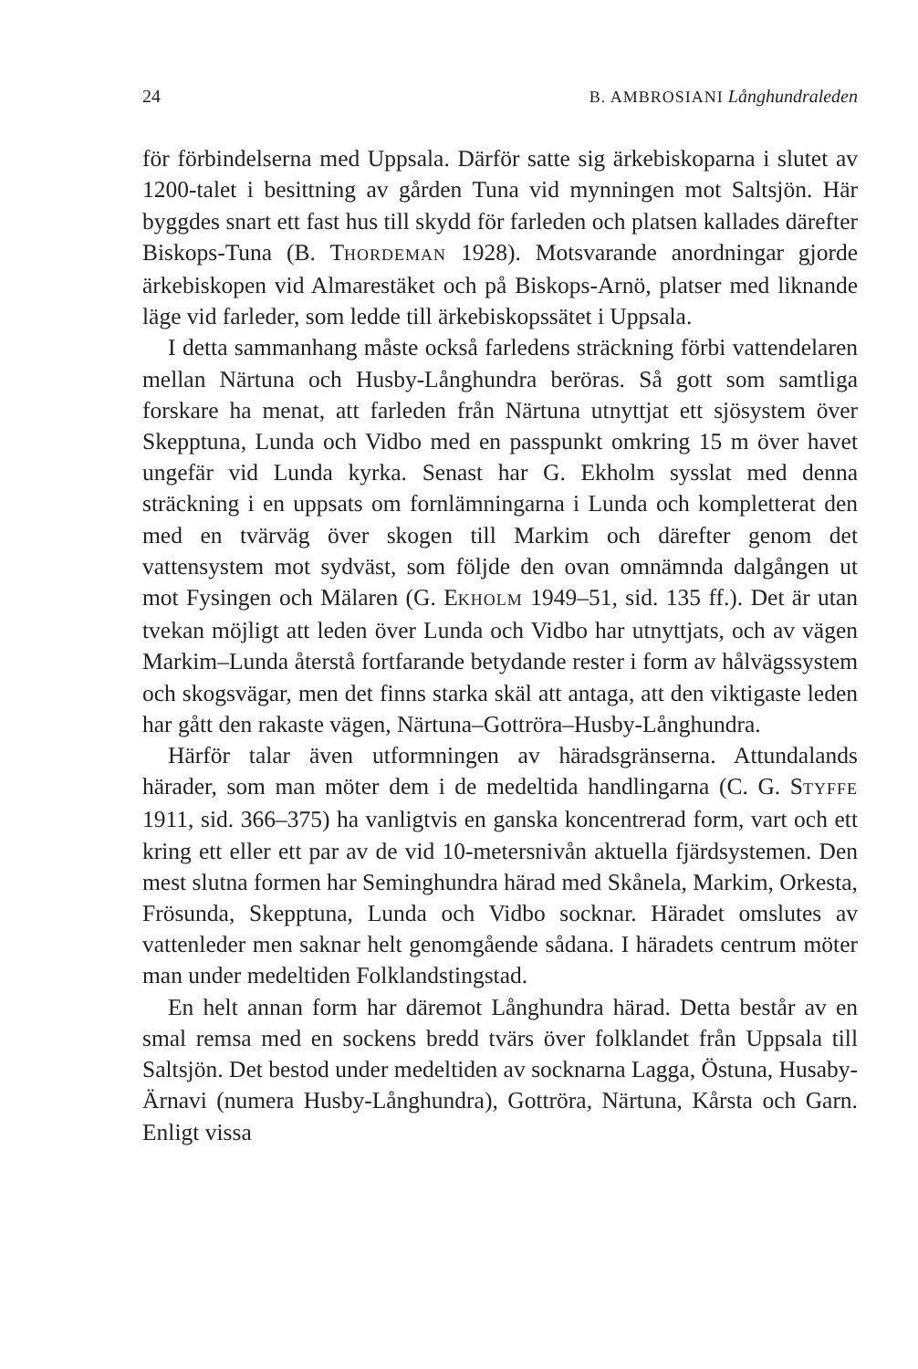24 B. AMBROSIANI Långhundraleden
för förbindelserna med Uppsala. Därför satte sig ärkebiskoparna i slutet av 1200-talet i besittning av gården Tuna vid mynningen mot Saltsjön. Här byggdes snart ett fast hus till skydd för farleden och platsen kallades därefter Biskops-Tuna (B. THORDEMAN 1928). Motsvarande anordningar gjorde ärkebiskopen vid Almarestäket och på Biskops-Arnö, platser med liknande läge vid farleder, som ledde till ärkebiskopssätet i Uppsala.
I detta sammanhang måste också farledens sträckning förbi vattendelaren mellan Närtuna och Husby-Långhundra beröras. Så gott som samtliga forskare ha menat, att farleden från Närtuna utnyttjat ett sjösystem över Skepptuna, Lunda och Vidbo med en passpunkt omkring 15 m över havet ungefär vid Lunda kyrka. Senast har G. Ekholm sysslat med denna sträckning i en uppsats om fornlämningarna i Lunda och kompletterat den med en tvärväg över skogen till Markim och därefter genom det vattensystem mot sydväst, som följde den ovan omnämnda dalgången ut mot Fysingen och Mälaren (G. EKHOLM 1949–51, sid. 135 ff.). Det är utan tvekan möjligt att leden över Lunda och Vidbo har utnyttjats, och av vägen Markim–Lunda återstå fortfarande betydande rester i form av hålvägssystem och skogsvägar, men det finns starka skäl att antaga, att den viktigaste leden har gått den rakaste vägen, Närtuna–Gottröra–Husby-Långhundra.
Härför talar även utformningen av häradsgränserna. Attundalands härader, som man möter dem i de medeltida handlingarna (C. G. STYFFE 1911, sid. 366–375) ha vanligtvis en ganska koncentrerad form, vart och ett kring ett eller ett par av de vid 10-metersnivån aktuella fjärdsystemen. Den mest slutna formen har Seminghundra härad med Skånela, Markim, Orkesta, Frösunda, Skepptuna, Lunda och Vidbo socknar. Häradet omslutes av vattenleder men saknar helt genomgående sådana. I häradets centrum möter man under medeltiden Folklandstingstad.
En helt annan form har däremot Långhundra härad. Detta består av en smal remsa med en sockens bredd tvärs över folklandet från Uppsala till Saltsjön. Det bestod under medeltiden av socknarna Lagga, Östuna, Husaby-Ärnavi (numera Husby-Långhundra), Gottröra, Närtuna, Kårsta och Garn. Enligt vissa